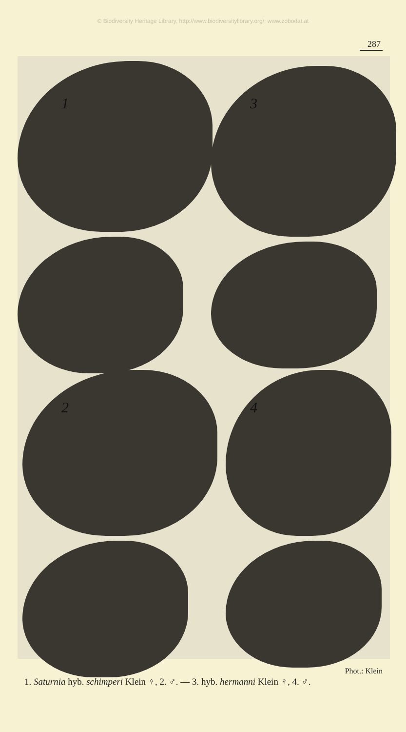© Biodiversity Heritage Library, http://www.biodiversitylibrary.org/; www.zobodat.at
287
1
3
2
4
Phot.: Klein
1. Saturnia hyb. schimperi Klein ♀, 2. ♂. — 3. hyb. hermanni Klein ♀, 4. ♂.